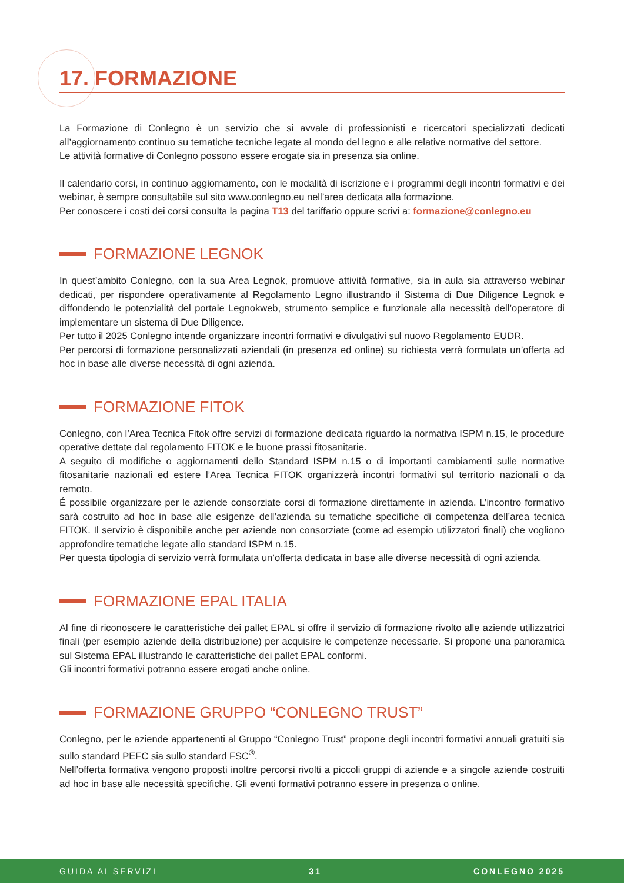17. FORMAZIONE
La Formazione di Conlegno è un servizio che si avvale di professionisti e ricercatori specializzati dedicati all’aggiornamento continuo su tematiche tecniche legate al mondo del legno e alle relative normative del settore.
Le attività formative di Conlegno possono essere erogate sia in presenza sia online.
Il calendario corsi, in continuo aggiornamento, con le modalità di iscrizione e i programmi degli incontri formativi e dei webinar, è sempre consultabile sul sito www.conlegno.eu nell’area dedicata alla formazione.
Per conoscere i costi dei corsi consulta la pagina T13 del tariffario oppure scrivi a: formazione@conlegno.eu
FORMAZIONE LEGNOK
In quest’ambito Conlegno, con la sua Area Legnok, promuove attività formative, sia in aula sia attraverso webinar dedicati, per rispondere operativamente al Regolamento Legno illustrando il Sistema di Due Diligence Legnok e diffondendo le potenzialità del portale Legnokweb, strumento semplice e funzionale alla necessità dell’operatore di implementare un sistema di Due Diligence.
Per tutto il 2025 Conlegno intende organizzare incontri formativi e divulgativi sul nuovo Regolamento EUDR.
Per percorsi di formazione personalizzati aziendali (in presenza ed online) su richiesta verrà formulata un’offerta ad hoc in base alle diverse necessità di ogni azienda.
FORMAZIONE FITOK
Conlegno, con l’Area Tecnica Fitok offre servizi di formazione dedicata riguardo la normativa ISPM n.15, le procedure operative dettate dal regolamento FITOK e le buone prassi fitosanitarie.
A seguito di modifiche o aggiornamenti dello Standard ISPM n.15 o di importanti cambiamenti sulle normative fitosanitarie nazionali ed estere l’Area Tecnica FITOK organizzerà incontri formativi sul territorio nazionali o da remoto.
É possibile organizzare per le aziende consorziate corsi di formazione direttamente in azienda. L’incontro formativo sarà costruito ad hoc in base alle esigenze dell’azienda su tematiche specifiche di competenza dell’area tecnica FITOK. Il servizio è disponibile anche per aziende non consorziate (come ad esempio utilizzatori finali) che vogliono approfondire tematiche legate allo standard ISPM n.15.
Per questa tipologia di servizio verrà formulata un’offerta dedicata in base alle diverse necessità di ogni azienda.
FORMAZIONE EPAL ITALIA
Al fine di riconoscere le caratteristiche dei pallet EPAL si offre il servizio di formazione rivolto alle aziende utilizzatrici finali (per esempio aziende della distribuzione) per acquisire le competenze necessarie. Si propone una panoramica sul Sistema EPAL illustrando le caratteristiche dei pallet EPAL conformi.
Gli incontri formativi potranno essere erogati anche online.
FORMAZIONE GRUPPO “CONLEGNO TRUST”
Conlegno, per le aziende appartenenti al Gruppo “Conlegno Trust” propone degli incontri formativi annuali gratuiti sia sullo standard PEFC sia sullo standard FSC<sup>®</sup>.
Nell’offerta formativa vengono proposti inoltre percorsi rivolti a piccoli gruppi di aziende e a singole aziende costruiti ad hoc in base alle necessità specifiche. Gli eventi formativi potranno essere in presenza o online.
GUIDA AI SERVIZI 31 CONLEGNO 2025